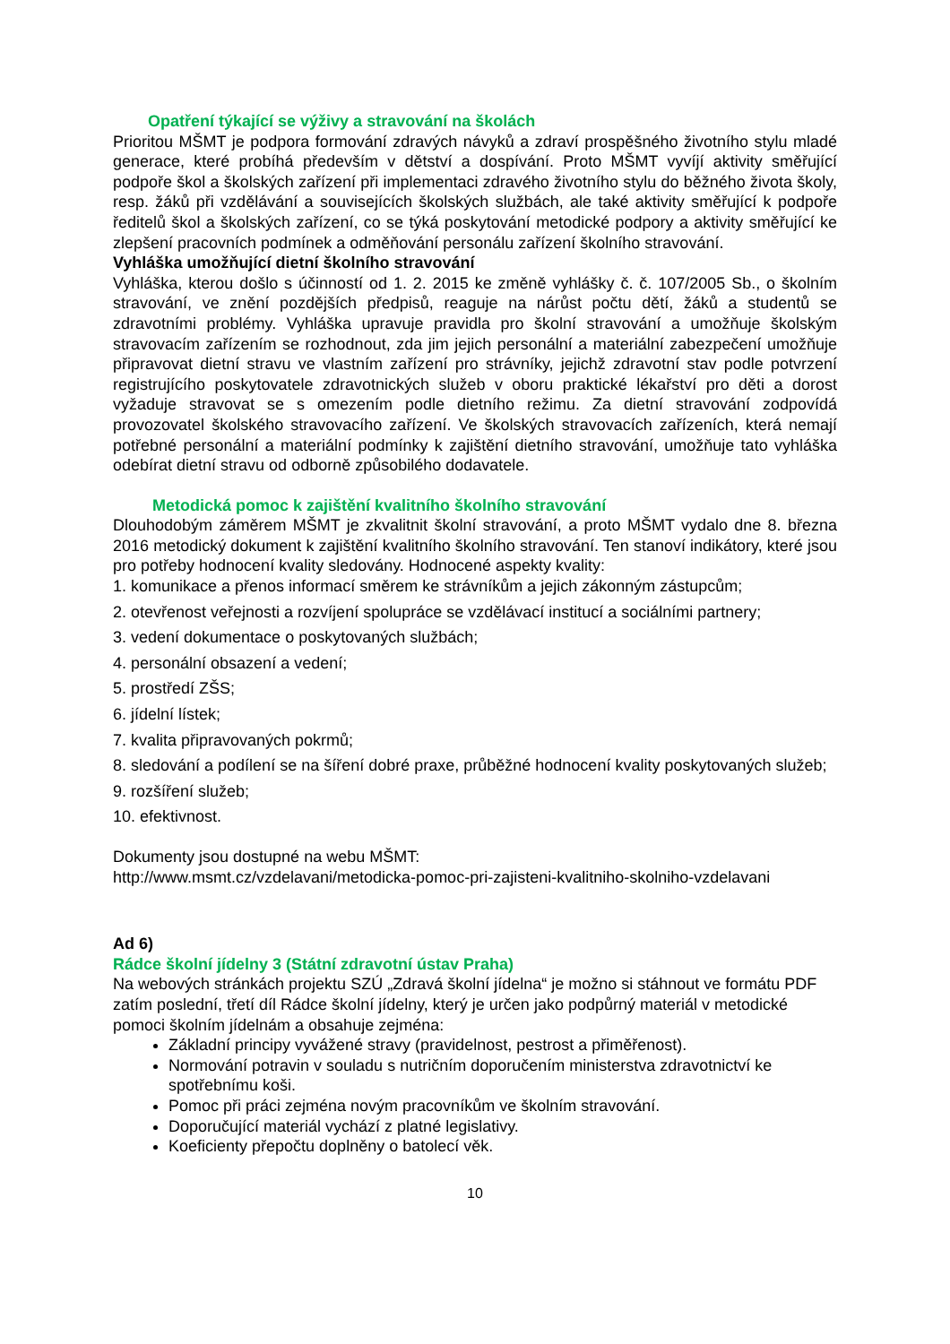Opatření týkající se výživy a stravování na školách
Prioritou MŠMT je podpora formování zdravých návyků a zdraví prospěšného životního stylu mladé generace, které probíhá především v dětství a dospívání. Proto MŠMT vyvíjí aktivity směřující podpoře škol a školských zařízení při implementaci zdravého životního stylu do běžného života školy, resp. žáků při vzdělávání a souvisejících školských službách, ale také aktivity směřující k podpoře ředitelů škol a školských zařízení, co se týká poskytování metodické podpory a aktivity směřující ke zlepšení pracovních podmínek a odměňování personálu zařízení školního stravování.
Vyhláška umožňující dietní školního stravování
Vyhláška, kterou došlo s účinností od 1. 2. 2015 ke změně vyhlášky č. č. 107/2005 Sb., o školním stravování, ve znění pozdějších předpisů, reaguje na nárůst počtu dětí, žáků a studentů se zdravotními problémy. Vyhláška upravuje pravidla pro školní stravování a umožňuje školským stravovacím zařízením se rozhodnout, zda jim jejich personální a materiální zabezpečení umožňuje připravovat dietní stravu ve vlastním zařízení pro strávníky, jejichž zdravotní stav podle potvrzení registrujícího poskytovatele zdravotnických služeb v oboru praktické lékařství pro děti a dorost vyžaduje stravovat se s omezením podle dietního režimu. Za dietní stravování zodpovídá provozovatel školského stravovacího zařízení. Ve školských stravovacích zařízeních, která nemají potřebné personální a materiální podmínky k zajištění dietního stravování, umožňuje tato vyhláška odebírat dietní stravu od odborně způsobilého dodavatele.
Metodická pomoc k zajištění kvalitního školního stravování
Dlouhodobým záměrem MŠMT je zkvalitnit školní stravování, a proto MŠMT vydalo dne 8. března 2016 metodický dokument k zajištění kvalitního školního stravování. Ten stanoví indikátory, které jsou pro potřeby hodnocení kvality sledovány. Hodnocené aspekty kvality:
1. komunikace a přenos informací směrem ke strávníkům a jejich zákonným zástupcům;
2. otevřenost veřejnosti a rozvíjení spolupráce se vzdělávací institucí a sociálními partnery;
3. vedení dokumentace o poskytovaných službách;
4. personální obsazení a vedení;
5. prostředí ZŠS;
6. jídelní lístek;
7. kvalita připravovaných pokrmů;
8. sledování a podílení se na šíření dobré praxe, průběžné hodnocení kvality poskytovaných služeb;
9. rozšíření služeb;
10. efektivnost.
Dokumenty jsou dostupné na webu MŠMT:
http://www.msmt.cz/vzdelavani/metodicka-pomoc-pri-zajisteni-kvalitniho-skolniho-vzdelavani
Ad 6)
Rádce školní jídelny 3 (Státní zdravotní ústav Praha)
Na webových stránkách projektu SZÚ „Zdravá školní jídelna“ je možno si stáhnout ve formátu PDF zatím poslední, třetí díl Rádce školní jídelny, který je určen jako podpůrný materiál v metodické pomoci školním jídelnám a obsahuje zejména:
Základní principy vyvážené stravy (pravidelnost, pestrost a přiměřenost).
Normování potravin v souladu s nutričním doporučením ministerstva zdravotnictví ke spotřebnímu koši.
Pomoc při práci zejména novým pracovníkům ve školním stravování.
Doporučující materiál vychází z platné legislativy.
Koeficienty přepočtu doplněny o batolecí věk.
10